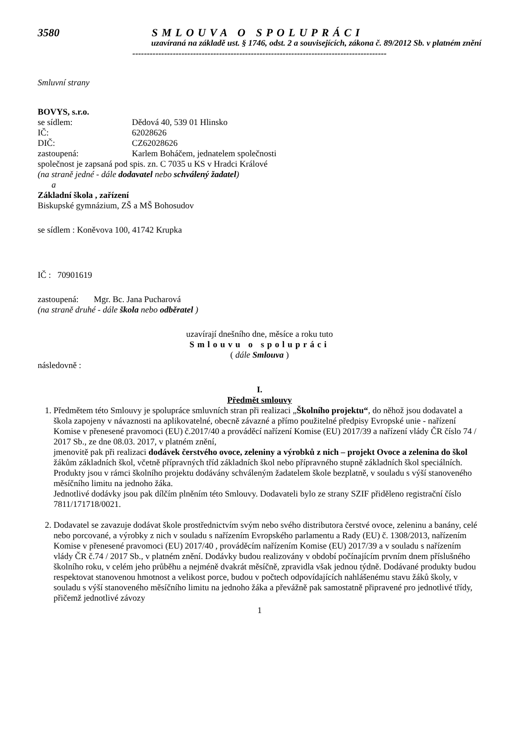3580 SMLOUVA O SPOLUPRÁCI
uzavíraná na základě ust. § 1746, odst. 2 a souvisejících, zákona č. 89/2012 Sb. v platném znění
----------------------------------------------------------------------------------------
Smluvní strany
BOVYS, s.r.o.
se sídlem: Dědová 40, 539 01 Hlinsko
IČ: 62028626
DIČ: CZ62028626
zastoupená: Karlem Boháčem, jednatelem společnosti
společnost je zapsaná pod spis. zn. C 7035 u KS v Hradci Králové
(na straně jedné - dále dodavatel nebo schválený žadatel)
a
Základní škola , zařízení
Biskupské gymnázium, ZŠ a MŠ Bohosudov
se sídlem : Koněvova 100, 41742 Krupka
IČ : 70901619
zastoupená: Mgr. Bc. Jana Pucharová
(na straně druhé - dále škola nebo odběratel )
uzavírají dnešního dne, měsíce a roku tuto
Smlouvu o spolupráci
( dále Smlouva )
následovně :
I.
Předmět smlouvy
1. Předmětem této Smlouvy je spolupráce smluvních stran při realizaci „Školního projektu“, do něhož jsou dodavatel a škola zapojeny v návaznosti na aplikovatelné, obecně závazné a přímo použitelné předpisy Evropské unie - nařízení Komise v přenesené pravomoci (EU) č.2017/40 a prováděcí nařízení Komise (EU) 2017/39 a nařízení vlády ČR číslo 74 / 2017 Sb., ze dne 08.03. 2017, v platném znění,
jmenovitě pak při realizaci dodávek čerstvého ovoce, zeleniny a výrobků z nich – projekt Ovoce a zelenina do škol
žákům základních škol, včetně přípravných tříd základních škol nebo přípravného stupně základních škol speciálních.
Produkty jsou v rámci školního projektu dodávány schváleným žadatelem škole bezplatně, v souladu s výší stanoveného měsíčního limitu na jednoho žáka.
Jednotlivé dodávky jsou pak dílčím plněním této Smlouvy. Dodavateli bylo ze strany SZIF přiděleno registrační číslo 7811/171718/0021.
2. Dodavatel se zavazuje dodávat škole prostřednictvím svým nebo svého distributora čerstvé ovoce, zeleninu a banány, celé nebo porcované, a výrobky z nich v souladu s nařízením Evropského parlamentu a Rady (EU) č. 1308/2013, nařízením Komise v přenesené pravomoci (EU) 2017/40 , prováděcím nařízením Komise (EU) 2017/39 a v souladu s nařízením vlády ČR č.74 / 2017 Sb., v platném znění. Dodávky budou realizovány v období počínajícím prvním dnem příslušného školního roku, v celém jeho průběhu a nejméně dvakrát měsíčně, zpravidla však jednou týdně. Dodávané produkty budou respektovat stanovenou hmotnost a velikost porce, budou v počtech odpovídajících nahlášenému stavu žáků školy, v souladu s výší stanoveného měsíčního limitu na jednoho žáka a převážně pak samostatně připravené pro jednotlivé třídy, přičemž jednotlivé závozy
1